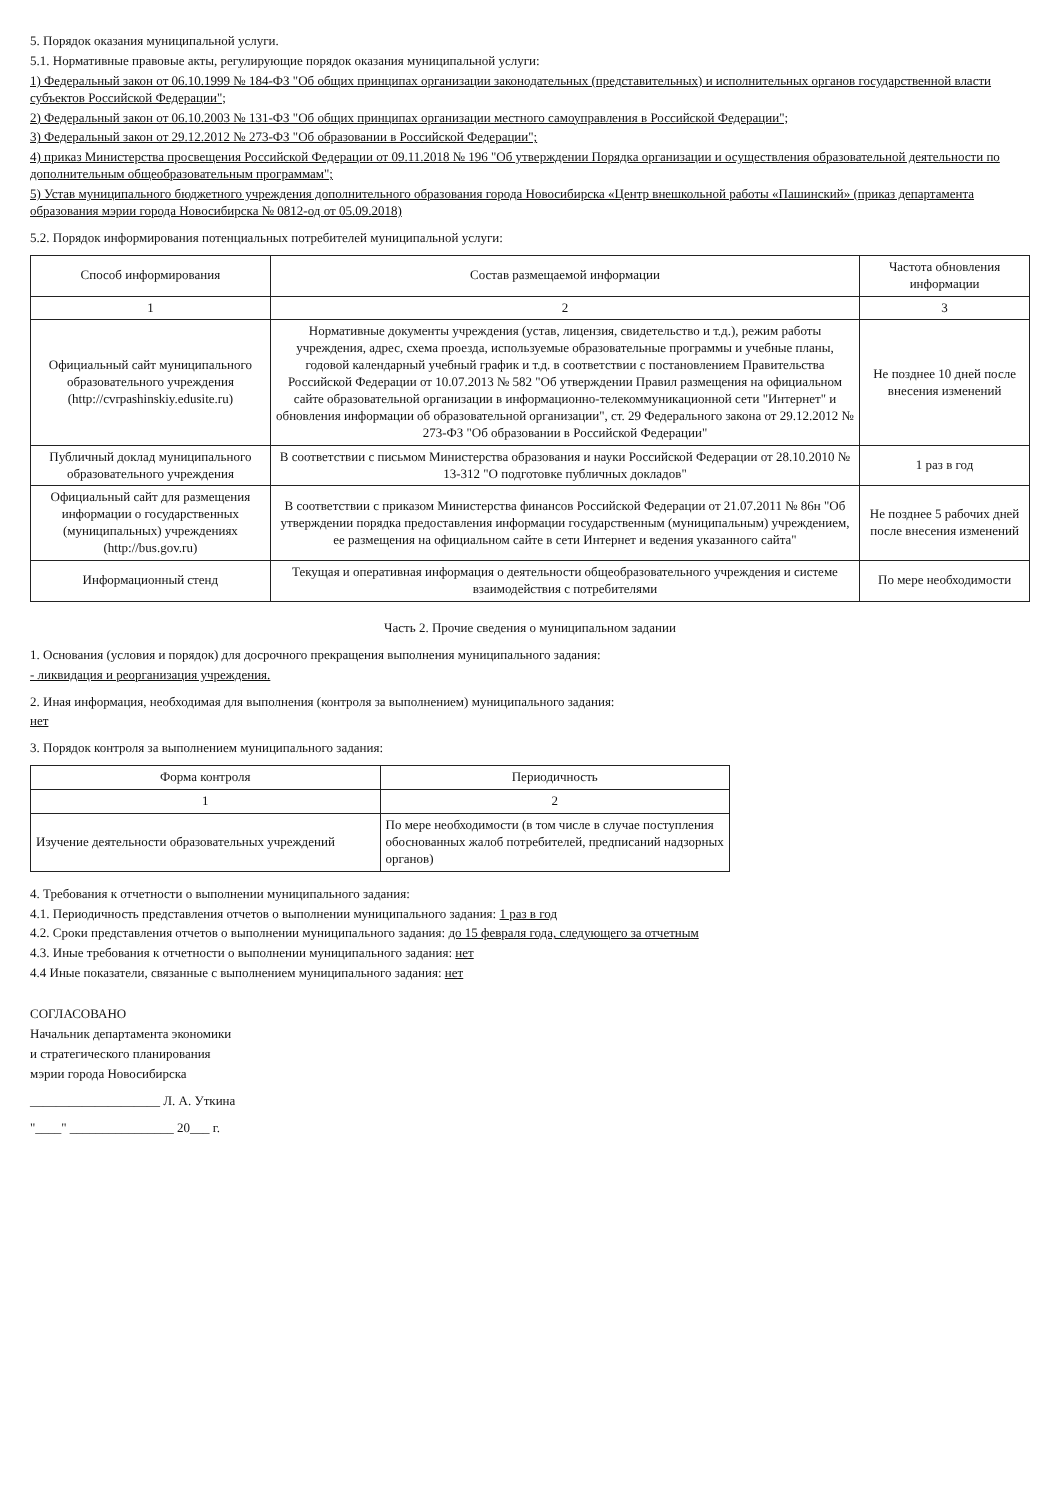5. Порядок оказания муниципальной услуги.
5.1. Нормативные правовые акты, регулирующие порядок оказания муниципальной услуги:
1) Федеральный закон от 06.10.1999 № 184-ФЗ "Об общих принципах организации законодательных (представительных) и исполнительных органов государственной власти субъектов Российской Федерации";
2) Федеральный закон от 06.10.2003 № 131-ФЗ "Об общих принципах организации местного самоуправления в Российской Федерации";
3) Федеральный закон от 29.12.2012 № 273-ФЗ "Об образовании в Российской Федерации";
4) приказ Министерства просвещения Российской Федерации от 09.11.2018 № 196 "Об утверждении Порядка организации и осуществления образовательной деятельности по дополнительным общеобразовательным программам";
5) Устав муниципального бюджетного учреждения дополнительного образования города Новосибирска «Центр внешкольной работы «Пашинский» (приказ департамента образования мэрии города Новосибирска № 0812-од от 05.09.2018)
5.2. Порядок информирования потенциальных потребителей муниципальной услуги:
| Способ информирования | Состав размещаемой информации | Частота обновления информации |
| --- | --- | --- |
| 1 | 2 | 3 |
| Официальный сайт муниципального образовательного учреждения (http://cvrpashinskiy.edusite.ru) | Нормативные документы учреждения (устав, лицензия, свидетельство и т.д.), режим работы учреждения, адрес, схема проезда, используемые образовательные программы и учебные планы, годовой календарный учебный график и т.д. в соответствии с постановлением Правительства Российской Федерации от 10.07.2013 № 582 "Об утверждении Правил размещения на официальном сайте образовательной организации в информационно-телекоммуникационной сети "Интернет" и обновления информации об образовательной организации", ст. 29 Федерального закона от 29.12.2012 № 273-ФЗ "Об образовании в Российской Федерации" | Не позднее 10 дней после внесения изменений |
| Публичный доклад муниципального образовательного учреждения | В соответствии с письмом Министерства образования и науки Российской Федерации от 28.10.2010 № 13-312 "О подготовке публичных докладов" | 1 раз в год |
| Официальный сайт для размещения информации о государственных (муниципальных) учреждениях (http://bus.gov.ru) | В соответствии с приказом Министерства финансов Российской Федерации от 21.07.2011 № 86н "Об утверждении порядка предоставления информации государственным (муниципальным) учреждением, ее размещения на официальном сайте в сети Интернет и ведения указанного сайта" | Не позднее 5 рабочих дней после внесения изменений |
| Информационный стенд | Текущая и оперативная информация о деятельности общеобразовательного учреждения и системе взаимодействия с потребителями | По мере необходимости |
Часть 2. Прочие сведения о муниципальном задании
1. Основания (условия и порядок) для досрочного прекращения выполнения муниципального задания:
- ликвидация и реорганизация учреждения.
2. Иная информация, необходимая для выполнения (контроля за выполнением) муниципального задания:
нет
3. Порядок контроля за выполнением муниципального задания:
| Форма контроля | Периодичность |
| --- | --- |
| 1 | 2 |
| Изучение деятельности образовательных учреждений | По мере необходимости (в том числе в случае поступления обоснованных жалоб потребителей, предписаний надзорных органов) |
4. Требования к отчетности о выполнении муниципального задания:
4.1. Периодичность представления отчетов о выполнении муниципального задания: 1 раз в год
4.2. Сроки представления отчетов о выполнении муниципального задания: до 15 февраля года, следующего за отчетным
4.3. Иные требования к отчетности о выполнении муниципального задания: нет
4.4 Иные показатели, связанные с выполнением муниципального задания: нет
СОГЛАСОВАНО
Начальник департамента экономики
и стратегического планирования
мэрии города Новосибирска
____________________ Л. А. Уткина
"____" ________________ 20___ г.